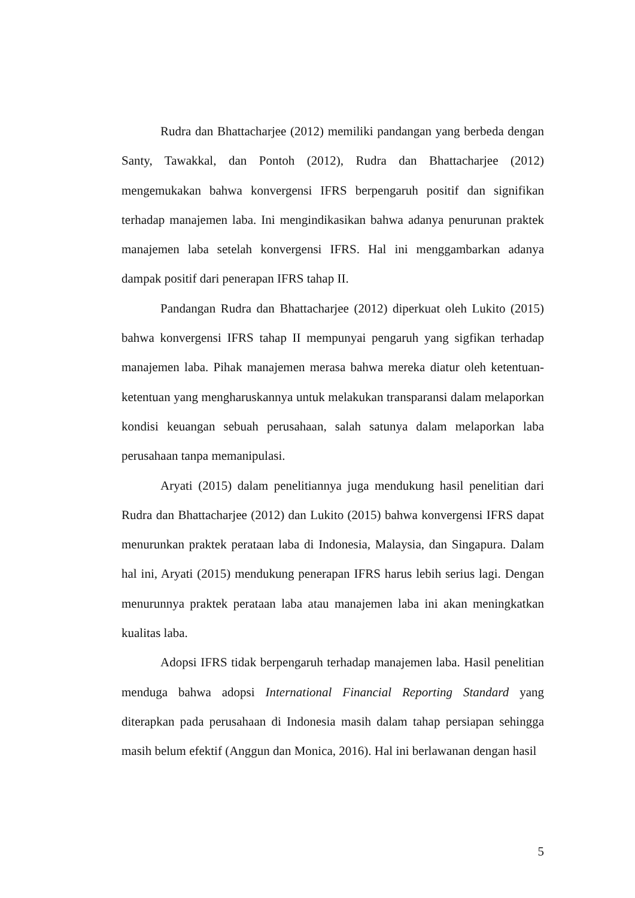Rudra dan Bhattacharjee (2012) memiliki pandangan yang berbeda dengan Santy, Tawakkal, dan Pontoh (2012), Rudra dan Bhattacharjee (2012) mengemukakan bahwa konvergensi IFRS berpengaruh positif dan signifikan terhadap manajemen laba. Ini mengindikasikan bahwa adanya penurunan praktek manajemen laba setelah konvergensi IFRS. Hal ini menggambarkan adanya dampak positif dari penerapan IFRS tahap II.
Pandangan Rudra dan Bhattacharjee (2012) diperkuat oleh Lukito (2015) bahwa konvergensi IFRS tahap II mempunyai pengaruh yang sigfikan terhadap manajemen laba. Pihak manajemen merasa bahwa mereka diatur oleh ketentuan-ketentuan yang mengharuskannya untuk melakukan transparansi dalam melaporkan kondisi keuangan sebuah perusahaan, salah satunya dalam melaporkan laba perusahaan tanpa memanipulasi.
Aryati (2015) dalam penelitiannya juga mendukung hasil penelitian dari Rudra dan Bhattacharjee (2012) dan Lukito (2015) bahwa konvergensi IFRS dapat menurunkan praktek perataan laba di Indonesia, Malaysia, dan Singapura. Dalam hal ini, Aryati (2015) mendukung penerapan IFRS harus lebih serius lagi. Dengan menurunnya praktek perataan laba atau manajemen laba ini akan meningkatkan kualitas laba.
Adopsi IFRS tidak berpengaruh terhadap manajemen laba. Hasil penelitian menduga bahwa adopsi International Financial Reporting Standard yang diterapkan pada perusahaan di Indonesia masih dalam tahap persiapan sehingga masih belum efektif (Anggun dan Monica, 2016). Hal ini berlawanan dengan hasil
5